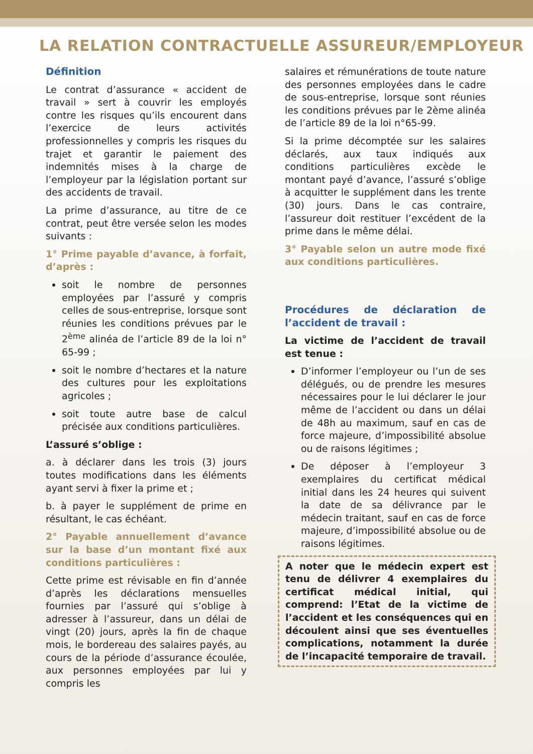LA RELATION CONTRACTUELLE ASSUREUR/EMPLOYEUR
Définition
Le contrat d’assurance « accident de travail » sert à couvrir les employés contre les risques qu’ils encourent dans l’exercice de leurs activités professionnelles y compris les risques du trajet et garantir le paiement des indemnités mises à la charge de l’employeur par la législation portant sur des accidents de travail.
La prime d’assurance, au titre de ce contrat, peut être versée selon les modes suivants :
1° Prime payable d’avance, à forfait, d’après :
soit le nombre de personnes employées par l’assuré y compris celles de sous-entreprise, lorsque sont réunies les conditions prévues par le 2<sup>ème</sup> alinéa de l’article 89 de la loi n° 65-99 ;
soit le nombre d’hectares et la nature des cultures pour les exploitations agricoles ;
soit toute autre base de calcul précisée aux conditions particulières.
L’assuré s’oblige :
a. à déclarer dans les trois (3) jours toutes modifications dans les éléments ayant servi à fixer la prime et ;
b. à payer le supplément de prime en résultant, le cas échéant.
2° Payable annuellement d’avance sur la base d’un montant fixé aux conditions particulières :
Cette prime est révisable en fin d’année d’après les déclarations mensuelles fournies par l’assuré qui s’oblige à adresser à l’assureur, dans un délai de vingt (20) jours, après la fin de chaque mois, le bordereau des salaires payés, au cours de la période d’assurance écoulée, aux personnes employées par lui y compris les
salaires et rémunérations de toute nature des personnes employées dans le cadre de sous-entreprise, lorsque sont réunies les conditions prévues par le 2ème alinéa de l’article 89 de la loi n°65-99.
Si la prime décomptée sur les salaires déclarés, aux taux indiqués aux conditions particulières excède le montant payé d’avance, l’assuré s’oblige à acquitter le supplément dans les trente (30) jours. Dans le cas contraire, l’assureur doit restituer l’excédent de la prime dans le même délai.
3° Payable selon un autre mode fixé aux conditions particulières.
Procédures de déclaration de l’accident de travail :
La victime de l’accident de travail est tenue :
D’informer l’employeur ou l’un de ses délégués, ou de prendre les mesures nécessaires pour le lui déclarer le jour même de l’accident ou dans un délai de 48h au maximum, sauf en cas de force majeure, d’impossibilité absolue ou de raisons légitimes ;
De déposer à l’employeur 3 exemplaires du certificat médical initial dans les 24 heures qui suivent la date de sa délivrance par le médecin traitant, sauf en cas de force majeure, d’impossibilité absolue ou de raisons légitimes.
A noter que le médecin expert est tenu de délivrer 4 exemplaires du certificat médical initial, qui comprend: l’Etat de la victime de l’accident et les conséquences qui en découlent ainsi que ses éventuelles complications, notamment la durée de l’incapacité temporaire de travail.